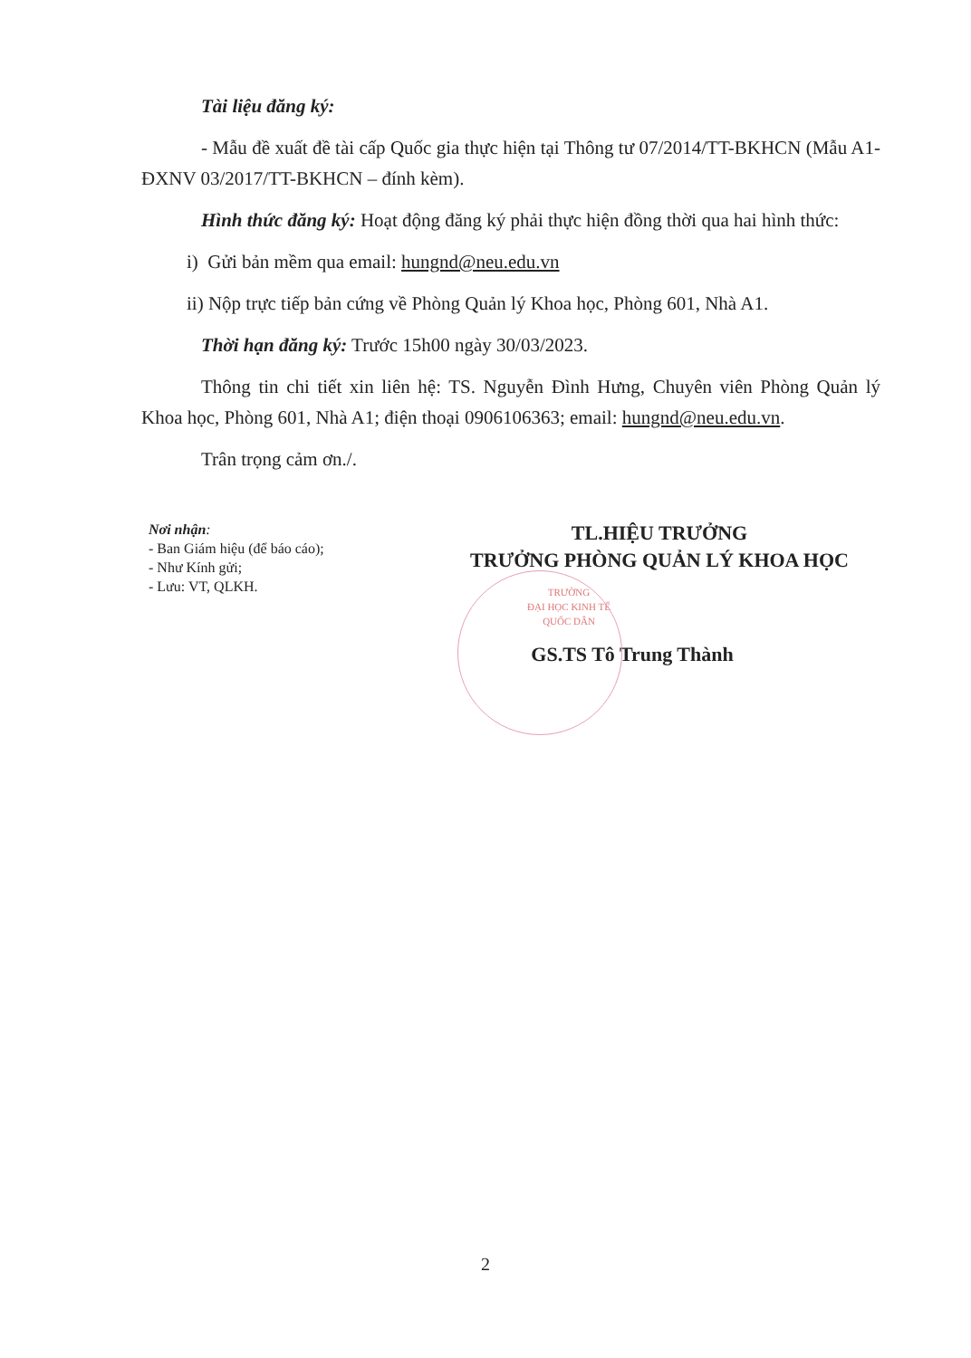Tài liệu đăng ký:
- Mẫu đề xuất đề tài cấp Quốc gia thực hiện tại Thông tư 07/2014/TT-BKHCN (Mẫu A1-ĐXNV 03/2017/TT-BKHCN – đính kèm).
Hình thức đăng ký: Hoạt động đăng ký phải thực hiện đồng thời qua hai hình thức:
i) Gửi bản mềm qua email: hungnd@neu.edu.vn
ii) Nộp trực tiếp bản cứng về Phòng Quản lý Khoa học, Phòng 601, Nhà A1.
Thời hạn đăng ký: Trước 15h00 ngày 30/03/2023.
Thông tin chi tiết xin liên hệ: TS. Nguyễn Đình Hưng, Chuyên viên Phòng Quản lý Khoa học, Phòng 601, Nhà A1; điện thoại 0906106363; email: hungnd@neu.edu.vn.
Trân trọng cảm ơn./.
Nơi nhận:
- Ban Giám hiệu (để báo cáo);
- Như Kính gửi;
- Lưu: VT, QLKH.
TL.HIỆU TRƯỞNG
TRƯỞNG PHÒNG QUẢN LÝ KHOA HỌC
TRƯỜNG
ĐẠI HỌC KINH TẾ
QUỐC DÂN
GS.TS Tô Trung Thành
2